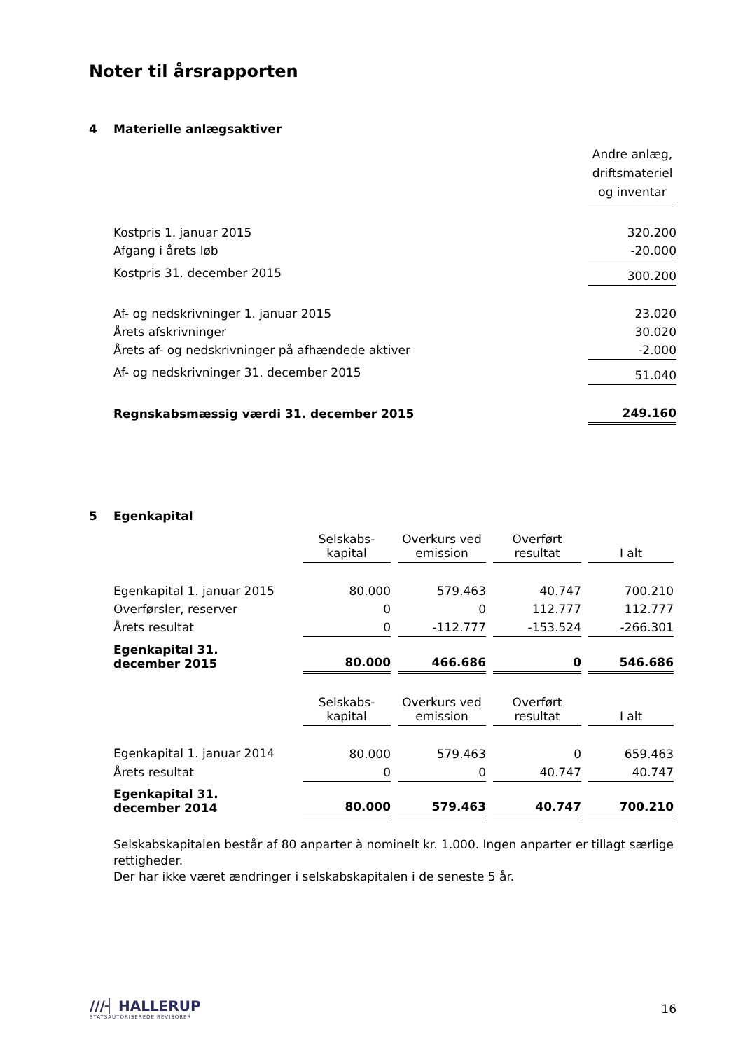Noter til årsrapporten
4 Materielle anlægsaktiver
| | Andre anlæg, driftsmateriel og inventar |
| Kostpris 1. januar 2015 | 320.200 |
| Afgang i årets løb | -20.000 |
| Kostpris 31. december 2015 | 300.200 |
| Af- og nedskrivninger 1. januar 2015 | 23.020 |
| Årets afskrivninger | 30.020 |
| Årets af- og nedskrivninger på afhændede aktiver | -2.000 |
| Af- og nedskrivninger 31. december 2015 | 51.040 |
| Regnskabsmæssig værdi 31. december 2015 | 249.160 |
5 Egenkapital
| | Selskabs- kapital | | Overkurs ved emission | | Overført resultat | | I alt |
| Egenkapital 1. januar 2015 | 80.000 | | 579.463 | | 40.747 | | 700.210 |
| Overførsler, reserver | 0 | | 0 | | 112.777 | | 112.777 |
| Årets resultat | 0 | | -112.777 | | -153.524 | | -266.301 |
| Egenkapital 31. december 2015 | 80.000 | | 466.686 | | 0 | | 546.686 |
| | Selskabs- kapital | | Overkurs ved emission | | Overført resultat | | I alt |
| Egenkapital 1. januar 2014 | 80.000 | | 579.463 | | 0 | | 659.463 |
| Årets resultat | 0 | | 0 | | 40.747 | | 40.747 |
| Egenkapital 31. december 2014 | 80.000 | | 579.463 | | 40.747 | | 700.210 |
Selskabskapitalen består af 80 anparter à nominelt kr. 1.000. Ingen anparter er tillagt særlige rettigheder.
Der har ikke været ændringer i selskabskapitalen i de seneste 5 år.
///┤ HALLERUP
STATSAUTORISEREDE REVISORER
16